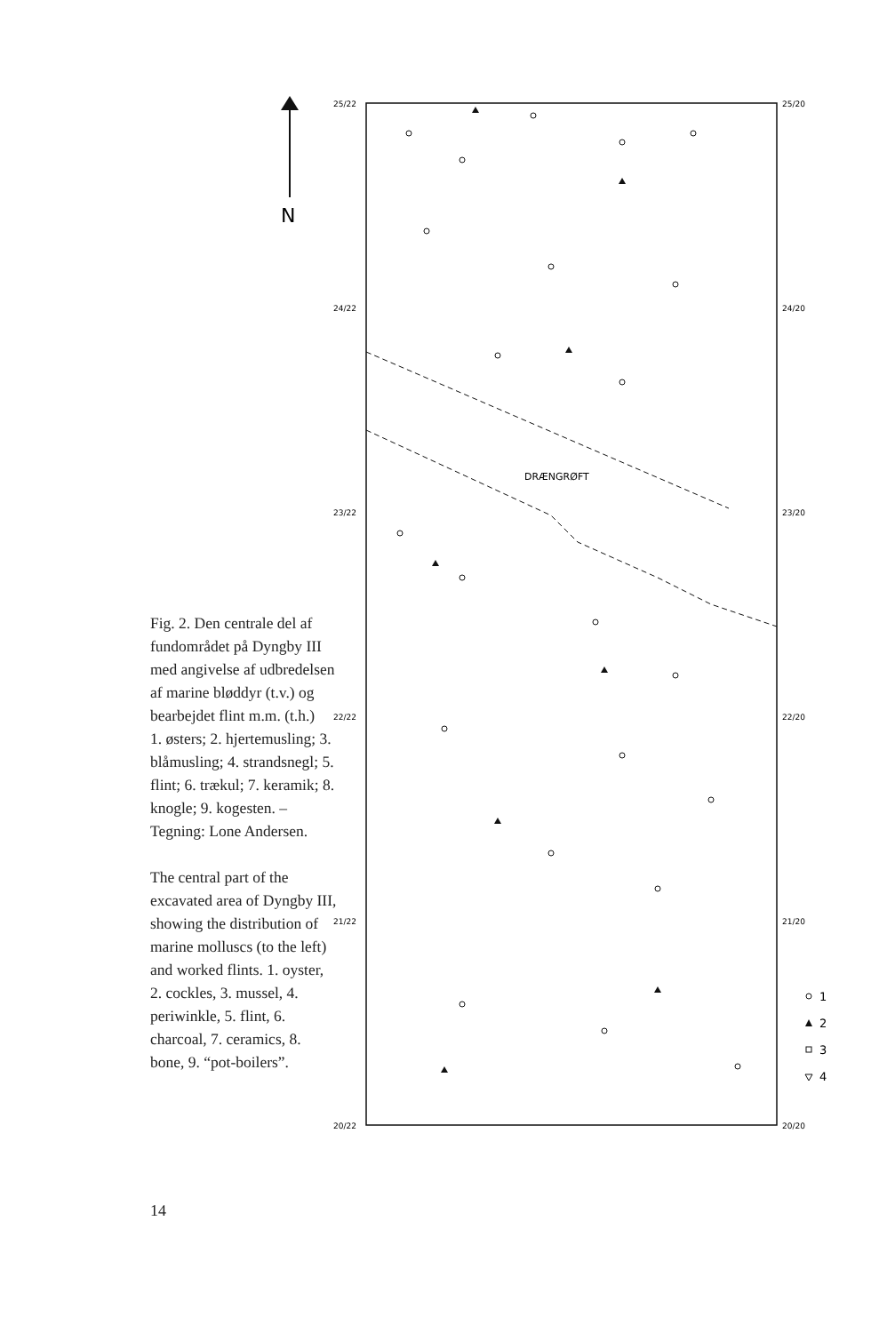N
25/22
25/20
24/22
24/20
23/22
23/20
22/22
22/20
21/22
21/20
20/22
20/20
DRÆNGRØFT
1
2
3
4
Fig. 2. Den centrale del af fundområdet på Dyngby III med angivelse af udbredelsen af marine bløddyr (t.v.) og bearbejdet flint m.m. (t.h.)
1. østers; 2. hjertemusling; 3. blåmusling; 4. strandsnegl; 5. flint; 6. trækul; 7. keramik; 8. knogle; 9. kogesten. – Tegning: Lone Andersen.
The central part of the excavated area of Dyngby III, showing the distribution of marine molluscs (to the left) and worked flints. 1. oyster, 2. cockles, 3. mussel, 4. periwinkle, 5. flint, 6. charcoal, 7. ceramics, 8. bone, 9. “pot-boilers”.
14